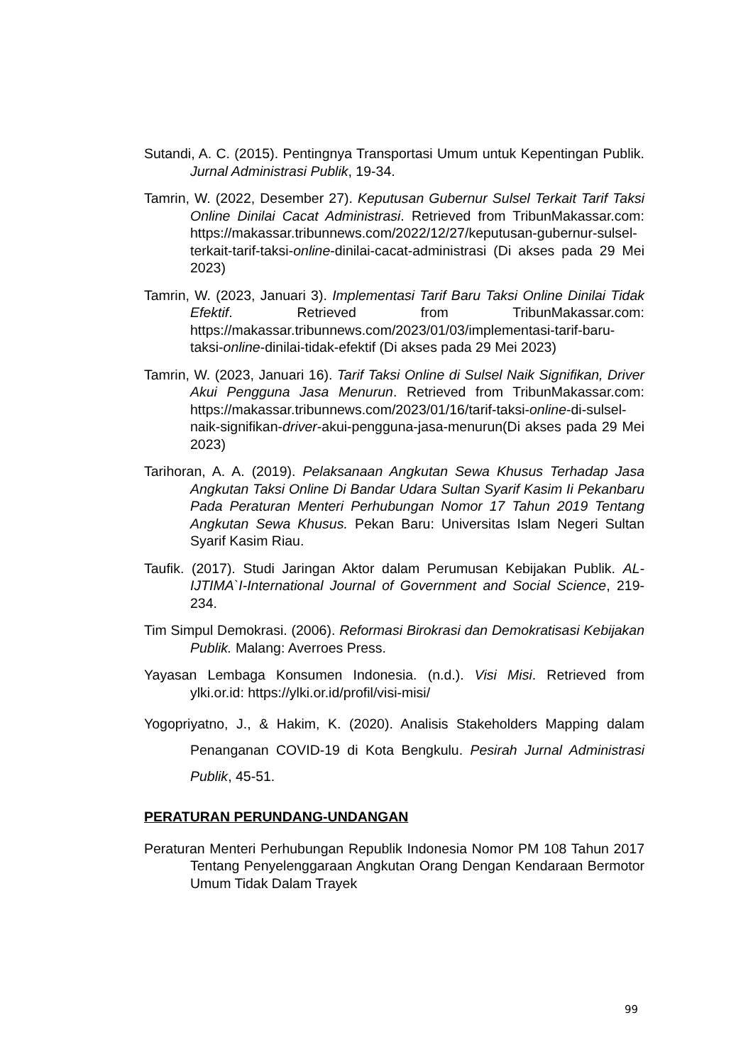Sutandi, A. C. (2015). Pentingnya Transportasi Umum untuk Kepentingan Publik. Jurnal Administrasi Publik, 19-34.
Tamrin, W. (2022, Desember 27). Keputusan Gubernur Sulsel Terkait Tarif Taksi Online Dinilai Cacat Administrasi. Retrieved from TribunMakassar.com: https://makassar.tribunnews.com/2022/12/27/keputusan-gubernur-sulsel-terkait-tarif-taksi-online-dinilai-cacat-administrasi (Di akses pada 29 Mei 2023)
Tamrin, W. (2023, Januari 3). Implementasi Tarif Baru Taksi Online Dinilai Tidak Efektif. Retrieved from TribunMakassar.com: https://makassar.tribunnews.com/2023/01/03/implementasi-tarif-baru-taksi-online-dinilai-tidak-efektif (Di akses pada 29 Mei 2023)
Tamrin, W. (2023, Januari 16). Tarif Taksi Online di Sulsel Naik Signifikan, Driver Akui Pengguna Jasa Menurun. Retrieved from TribunMakassar.com: https://makassar.tribunnews.com/2023/01/16/tarif-taksi-online-di-sulsel-naik-signifikan-driver-akui-pengguna-jasa-menurun(Di akses pada 29 Mei 2023)
Tarihoran, A. A. (2019). Pelaksanaan Angkutan Sewa Khusus Terhadap Jasa Angkutan Taksi Online Di Bandar Udara Sultan Syarif Kasim Ii Pekanbaru Pada Peraturan Menteri Perhubungan Nomor 17 Tahun 2019 Tentang Angkutan Sewa Khusus. Pekan Baru: Universitas Islam Negeri Sultan Syarif Kasim Riau.
Taufik. (2017). Studi Jaringan Aktor dalam Perumusan Kebijakan Publik. AL-IJTIMA`I-International Journal of Government and Social Science, 219-234.
Tim Simpul Demokrasi. (2006). Reformasi Birokrasi dan Demokratisasi Kebijakan Publik. Malang: Averroes Press.
Yayasan Lembaga Konsumen Indonesia. (n.d.). Visi Misi. Retrieved from ylki.or.id: https://ylki.or.id/profil/visi-misi/
Yogopriyatno, J., & Hakim, K. (2020). Analisis Stakeholders Mapping dalam Penanganan COVID-19 di Kota Bengkulu. Pesirah Jurnal Administrasi Publik, 45-51.
PERATURAN PERUNDANG-UNDANGAN
Peraturan Menteri Perhubungan Republik Indonesia Nomor PM 108 Tahun 2017 Tentang Penyelenggaraan Angkutan Orang Dengan Kendaraan Bermotor Umum Tidak Dalam Trayek
99